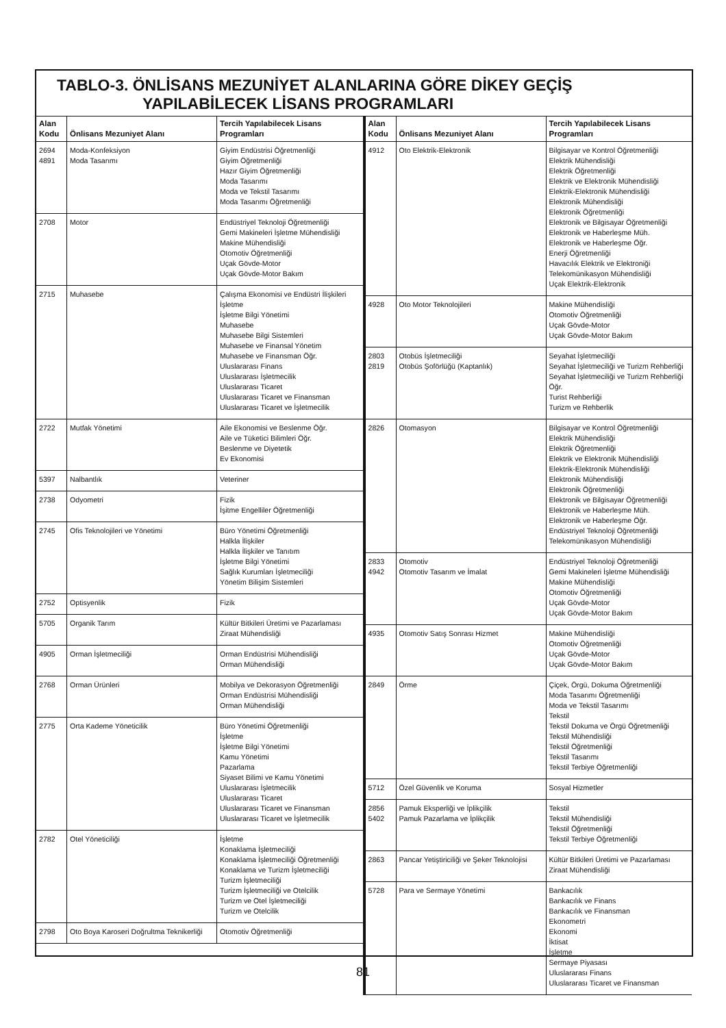TABLO-3. ÖNLİSANS MEZUNİYET ALANLARINA GÖRE DİKEY GEÇİŞ
YAPILABİLECEK LİSANS PROGRAMLARI
| Alan Kodu | Önlisans Mezuniyet Alanı | Tercih Yapılabilecek Lisans Programları |
| --- | --- | --- |
| 2694 4891 | Moda-Konfeksiyon Moda Tasarımı | Giyim Endüstrisi Öğretmenliği Giyim Öğretmenliği Hazır Giyim Öğretmenliği Moda Tasarımı Moda ve Tekstil Tasarımı Moda Tasarımı Öğretmenliği |
| 2708 | Motor | Endüstriyel Teknoloji Öğretmenliği Gemi Makineleri İşletme Mühendisliği Makine Mühendisliği Otomotiv Öğretmenliği Uçak Gövde-Motor Uçak Gövde-Motor Bakım |
| 2715 | Muhasebe | Çalışma Ekonomisi ve Endüstri İlişkileri İşletme İşletme Bilgi Yönetimi Muhasebe Muhasebe Bilgi Sistemleri Muhasebe ve Finansal Yönetim Muhasebe ve Finansman Öğr. Uluslararası Finans Uluslararası İşletmecilik Uluslararası Ticaret Uluslararası Ticaret ve Finansman Uluslararası Ticaret ve İşletmecilik |
| 2722 | Mutfak Yönetimi | Aile Ekonomisi ve Beslenme Öğr. Aile ve Tüketici Bilimleri Öğr. Beslenme ve Diyetetik Ev Ekonomisi |
| 5397 | Nalbantlık | Veteriner |
| 2738 | Odyometri | Fizik İşitme Engelliler Öğretmenliği |
| 2745 | Ofis Teknolojileri ve Yönetimi | Büro Yönetimi Öğretmenliği Halkla İlişkiler Halkla İlişkiler ve Tanıtım İşletme Bilgi Yönetimi Sağlık Kurumları İşletmeciliği Yönetim Bilişim Sistemleri |
| 2752 | Optisyenlik | Fizik |
| 5705 | Organik Tarım | Kültür Bitkileri Üretimi ve Pazarlaması Ziraat Mühendisliği |
| 4905 | Orman İşletmeciliği | Orman Endüstrisi Mühendisliği Orman Mühendisliği |
| 2768 | Orman Ürünleri | Mobilya ve Dekorasyon Öğretmenliği Orman Endüstrisi Mühendisliği Orman Mühendisliği |
| 2775 | Orta Kademe Yöneticilik | Büro Yönetimi Öğretmenliği İşletme İşletme Bilgi Yönetimi Kamu Yönetimi Pazarlama Siyaset Bilimi ve Kamu Yönetimi Uluslararası İşletmecilik Uluslararası Ticaret Uluslararası Ticaret ve Finansman Uluslararası Ticaret ve İşletmecilik |
| 2782 | Otel Yöneticiliği | İşletme Konaklama İşletmeciliği Konaklama İşletmeciliği Öğretmenliği Konaklama ve Turizm İşletmeciliği Turizm İşletmeciliği Turizm İşletmeciliği ve Otelcilik Turizm ve Otel İşletmeciliği Turizm ve Otelcilik |
| 2798 | Oto Boya Karoseri Doğrultma Teknikerliği | Otomotiv Öğretmenliği |
| Alan Kodu | Önlisans Mezuniyet Alanı | Tercih Yapılabilecek Lisans Programları |
| --- | --- | --- |
| 4912 | Oto Elektrik-Elektronik | Bilgisayar ve Kontrol Öğretmenliği Elektrik Mühendisliği Elektrik Öğretmenliği Elektrik ve Elektronik Mühendisliği Elektrik-Elektronik Mühendisliği Elektronik Mühendisliği Elektronik Öğretmenliği Elektronik ve Bilgisayar Öğretmenliği Elektronik ve Haberleşme Müh. Elektronik ve Haberleşme Öğr. Enerji Öğretmenliği Havacılık Elektrik ve Elektroniği Telekomünikasyon Mühendisliği Uçak Elektrik-Elektronik |
| 4928 | Oto Motor Teknolojileri | Makine Mühendisliği Otomotiv Öğretmenliği Uçak Gövde-Motor Uçak Gövde-Motor Bakım |
| 2803 2819 | Otobüs İşletmeciliği Otobüs Şoförlüğü (Kaptanlık) | Seyahat İşletmeciliği Seyahat İşletmeciliği ve Turizm Rehberliği Seyahat İşletmeciliği ve Turizm Rehberliği Öğr. Turist Rehberliği Turizm ve Rehberlik |
| 2826 | Otomasyon | Bilgisayar ve Kontrol Öğretmenliği Elektrik Mühendisliği Elektrik Öğretmenliği Elektrik ve Elektronik Mühendisliği Elektrik-Elektronik Mühendisliği Elektronik Mühendisliği Elektronik Öğretmenliği Elektronik ve Bilgisayar Öğretmenliği Elektronik ve Haberleşme Müh. Elektronik ve Haberleşme Öğr. Endüstriyel Teknoloji Öğretmenliği Telekomünikasyon Mühendisliği |
| 2833 4942 | Otomotiv Otomotiv Tasarım ve İmalat | Endüstriyel Teknoloji Öğretmenliği Gemi Makineleri İşletme Mühendisliği Makine Mühendisliği Otomotiv Öğretmenliği Uçak Gövde-Motor Uçak Gövde-Motor Bakım |
| 4935 | Otomotiv Satış Sonrası Hizmet | Makine Mühendisliği Otomotiv Öğretmenliği Uçak Gövde-Motor Uçak Gövde-Motor Bakım |
| 2849 | Örme | Çiçek, Örgü, Dokuma Öğretmenliği Moda Tasarımı Öğretmenliği Moda ve Tekstil Tasarımı Tekstil Tekstil Dokuma ve Örgü Öğretmenliği Tekstil Mühendisliği Tekstil Öğretmenliği Tekstil Tasarımı Tekstil Terbiye Öğretmenliği |
| 5712 | Özel Güvenlik ve Koruma | Sosyal Hizmetler |
| 2856 5402 | Pamuk Eksperliği ve İplikçilik Pamuk Pazarlama ve İplikçilik | Tekstil Tekstil Mühendisliği Tekstil Öğretmenliği Tekstil Terbiye Öğretmenliği |
| 2863 | Pancar Yetiştiriciliği ve Şeker Teknolojisi | Kültür Bitkileri Üretimi ve Pazarlaması Ziraat Mühendisliği |
| 5728 | Para ve Sermaye Yönetimi | Bankacılık Bankacılık ve Finans Bankacılık ve Finansman Ekonometri Ekonomi İktisat İşletme Sermaye Piyasası Uluslararası Finans Uluslararası Ticaret ve Finansman |
81